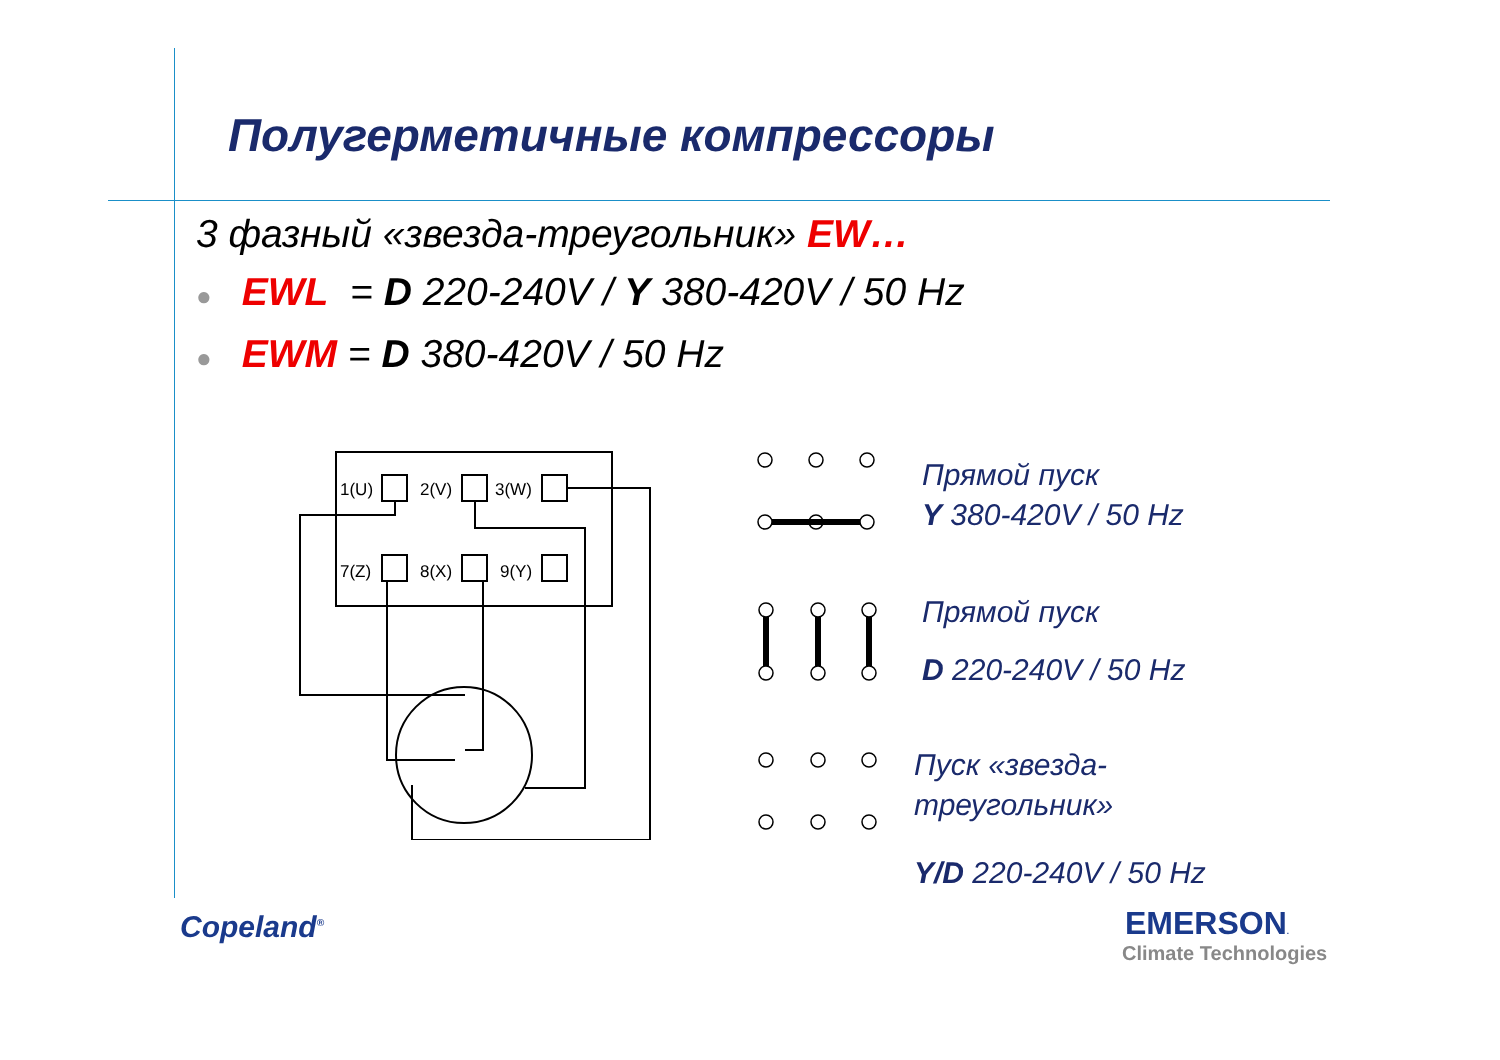Полугерметичные компрессоры
3 фазный «звезда-треугольник» EW…
● EWL = D 220-240V / Y 380-420V / 50 Hz
● EWM = D 380-420V / 50 Hz
1(U)
2(V)
3(W)
7(Z)
8(X)
9(Y)
Прямой пуск
Y 380-420V / 50 Hz
Прямой пуск
D 220-240V / 50 Hz
Пуск «звезда-
треугольник»
Y/D 220-240V / 50 Hz
Copeland<sup>®</sup> EMERSON.
Climate Technologies